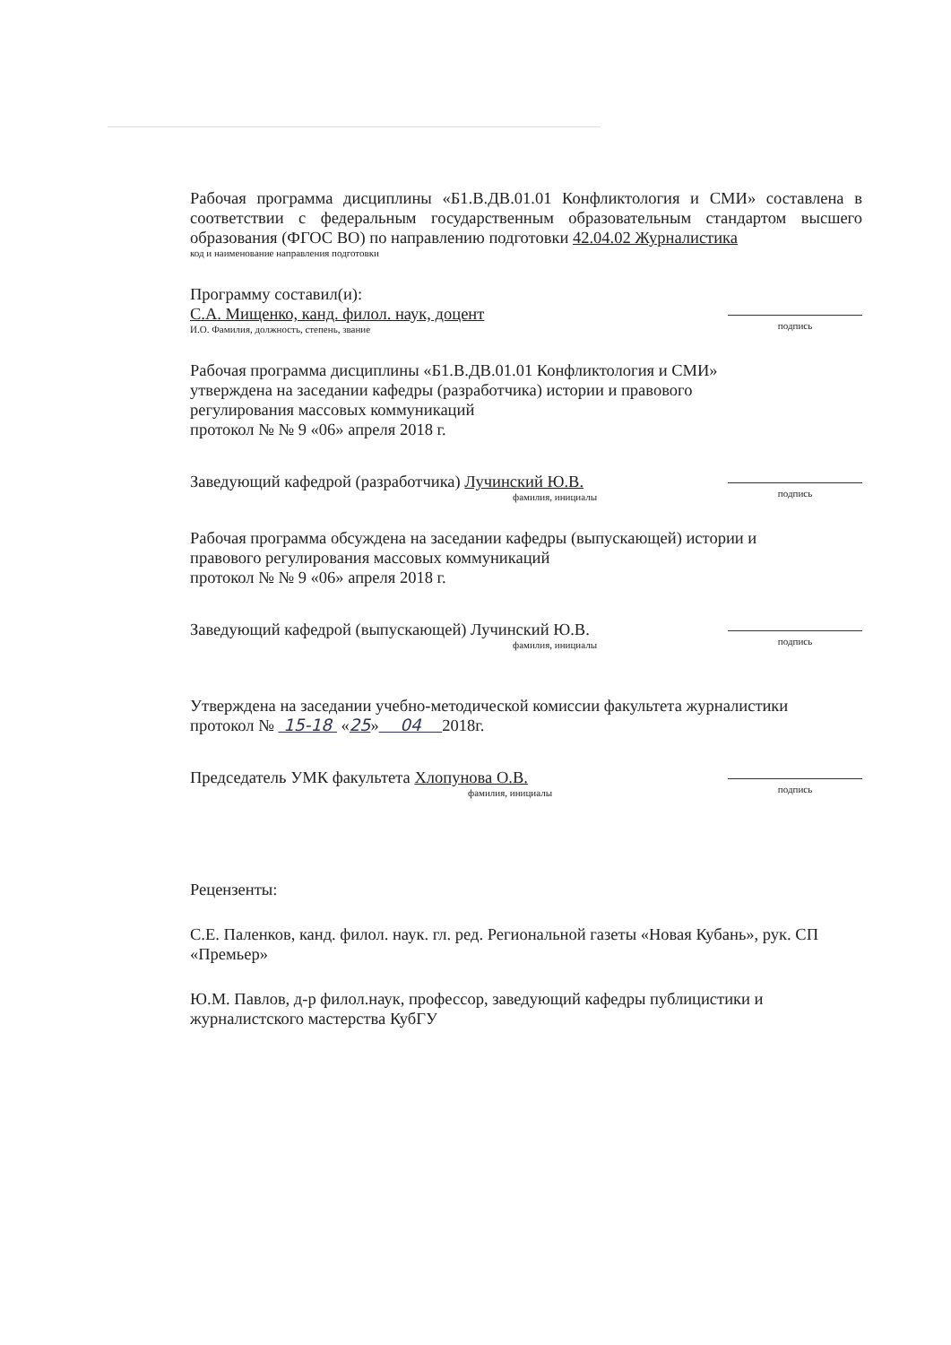Рабочая программа дисциплины «Б1.В.ДВ.01.01 Конфликтология и СМИ» составлена в соответствии с федеральным государственным образовательным стандартом высшего образования (ФГОС ВО) по направлению подготовки 42.04.02 Журналистика
код и наименование направления подготовки
Программу составил(и):
С.А. Мищенко, канд. филол. наук, доцент
И.О. Фамилия, должность, степень, звание
подпись
Рабочая программа дисциплины «Б1.В.ДВ.01.01 Конфликтология и СМИ»
утверждена на заседании кафедры (разработчика) истории и правового
регулирования массовых коммуникаций
протокол № № 9 «06» апреля 2018 г.
Заведующий кафедрой (разработчика) Лучинский Ю.В.
фамилия, инициалы
подпись
Рабочая программа обсуждена на заседании кафедры (выпускающей) истории и
правового регулирования массовых коммуникаций
протокол № № 9 «06» апреля 2018 г.
Заведующий кафедрой (выпускающей) Лучинский Ю.В.
фамилия, инициалы
подпись
Утверждена на заседании учебно-методической комиссии факультета журналистики
протокол № 15-18 «25» 04 2018г.
Председатель УМК факультета Хлопунова О.В.
фамилия, инициалы
подпись
Рецензенты:
С.Е. Паленков, канд. филол. наук. гл. ред. Региональной газеты «Новая Кубань», рук. СП «Премьер»
Ю.М. Павлов, д-р филол.наук, профессор, заведующий кафедры публицистики и журналистского мастерства КубГУ